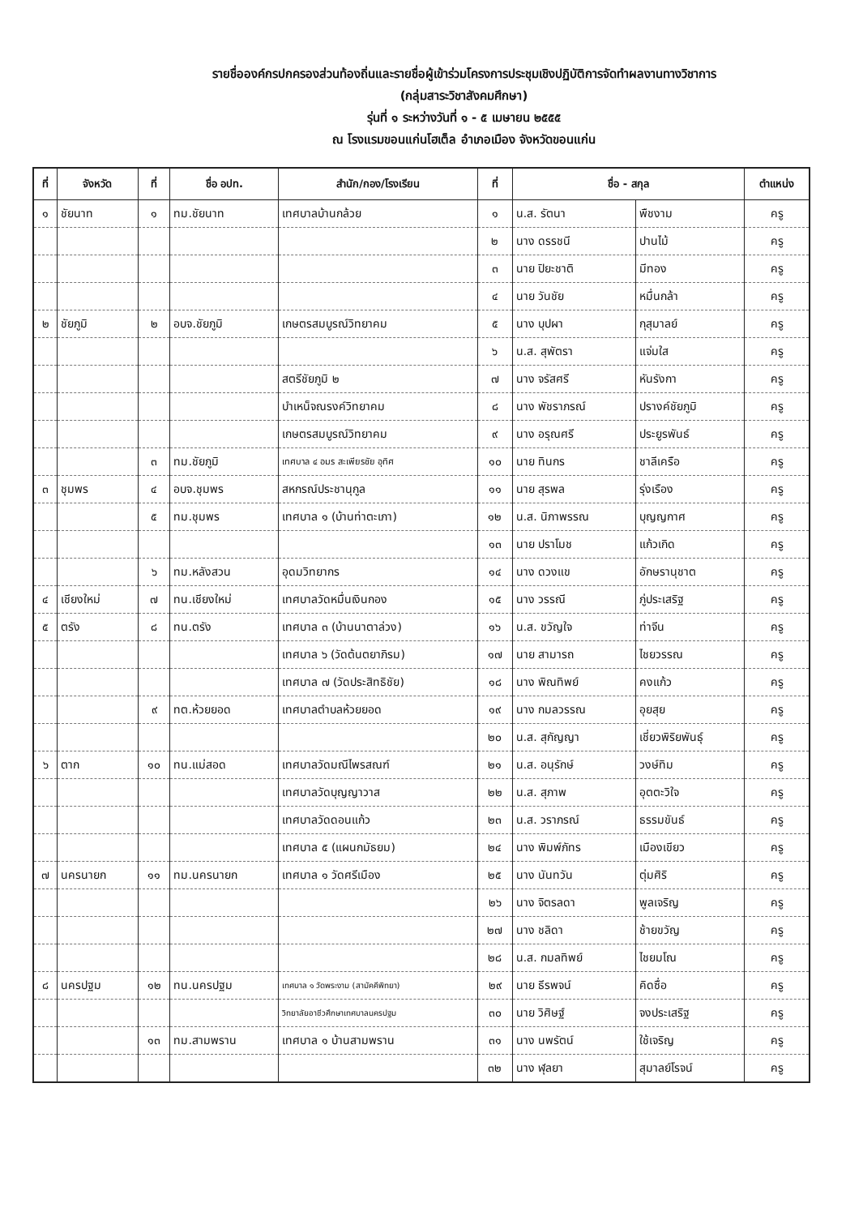รายชื่อองค์กรปกครองส่วนท้องถิ่นและรายชื่อผู้เข้าร่วมโครงการประชุมเชิงปฏิบัติการจัดทำผลงานทางวิชาการ
(กลุ่มสาระวิชาสังคมศึกษา)
รุ่นที่ ๑ ระหว่างวันที่ ๑ - ๕ เมษายน ๒๕๕๕
ณ โรงแรมขอนแก่นโฮเต็ล อำเภอเมือง จังหวัดขอนแก่น
| ที่ | จังหวัด | ที่ | ชื่อ อปท. | สำนัก/กอง/โรงเรียน | ที่ | ชื่อ - สกุล | | ตำแหน่ง |
| --- | --- | --- | --- | --- | --- | --- | --- | --- |
| ๑ | ชัยนาท | ๑ | ทม.ชัยนาท | เทศบาลบ้านกล้วย | ๑ | น.ส. รัตนา | พืชงาม | ครู |
| | | | | | ๒ | นาง ดรรชนี | ปานไม้ | ครู |
| | | | | | ๓ | นาย ปิยะชาติ | มีทอง | ครู |
| | | | | | ๔ | นาย วันชัย | หมื่นกล้า | ครู |
| ๒ | ชัยภูมิ | ๒ | อบจ.ชัยภูมิ | เกษตรสมบูรณ์วิทยาคม | ๕ | นาง บุปผา | กุสุมาลย์ | ครู |
| | | | | | ๖ | น.ส. สุพัตรา | แจ่มใส | ครู |
| | | | | สตรีชัยภูมิ ๒ | ๗ | นาง จรัสศรี | หันรังกา | ครู |
| | | | | บำเหน็จณรงค์วิทยาคม | ๘ | นาง พัชราภรณ์ | ปรางค์ชัยภูมิ | ครู |
| | | | | เกษตรสมบูรณ์วิทยาคม | ๙ | นาง อรุณศรี | ประยูรพันธ์ | ครู |
| | | ๓ | ทม.ชัยภูมิ | เทศบาล ๔ อมร สะเพียรชัย อุทิศ | ๑๐ | นาย ทินกร | ชาลีเครือ | ครู |
| ๓ | ชุมพร | ๔ | อบจ.ชุมพร | สหกรณ์ประชานุกูล | ๑๑ | นาย สุรพล | รุ่งเรือง | ครู |
| | | ๕ | ทม.ชุมพร | เทศบาล ๑ (บ้านท่าตะเภา) | ๑๒ | น.ส. นิภาพรรณ | บุญญกาศ | ครู |
| | | | | | ๑๓ | นาย ปราโมช | แก้วเกิด | ครู |
| | | ๖ | ทม.หลังสวน | อุดมวิทยากร | ๑๔ | นาง ดวงแข | อักษรานุชาต | ครู |
| ๔ | เชียงใหม่ | ๗ | ทน.เชียงใหม่ | เทศบาลวัดหมื่นเงินกอง | ๑๕ | นาง วรรณี | ภู่ประเสริฐ | ครู |
| ๕ | ตรัง | ๘ | ทน.ตรัง | เทศบาล ๓ (บ้านนาตาล่วง) | ๑๖ | น.ส. ขวัญใจ | ท่าจีน | ครู |
| | | | | เทศบาล ๖ (วัดต้นตยาภิรม) | ๑๗ | นาย สามารถ | ไชยวรรณ | ครู |
| | | | | เทศบาล ๗ (วัดประสิทธิชัย) | ๑๘ | นาง พิณทิพย์ | คงแก้ว | ครู |
| | | ๙ | ทต.ห้วยยอด | เทศบาลตำบลห้วยยอด | ๑๙ | นาง กมลวรรณ | อุยสุย | ครู |
| | | | | | ๒๐ | น.ส. สุกัญญา | เชี่ยวพิริยพันธุ์ | ครู |
| ๖ | ตาก | ๑๐ | ทน.แม่สอด | เทศบาลวัดมณีไพรสณฑ์ | ๒๑ | น.ส. อนุรักษ์ | วงษ์ทิม | ครู |
| | | | | เทศบาลวัดบุญญาวาส | ๒๒ | น.ส. สุภาพ | อุตตะวิใจ | ครู |
| | | | | เทศบาลวัดดอนแก้ว | ๒๓ | น.ส. วราภรณ์ | ธรรมขันธ์ | ครู |
| | | | | เทศบาล ๕ (แผนกมัธยม) | ๒๔ | นาง พิมพ์ภัทร | เมืองเขียว | ครู |
| ๗ | นครนายก | ๑๑ | ทม.นครนายก | เทศบาล ๑ วัดศรีเมือง | ๒๕ | นาง นันทวัน | ตุ่มศิริ | ครู |
| | | | | | ๒๖ | นาง จิตรลดา | พูลเจริญ | ครู |
| | | | | | ๒๗ | นาง ชลิดา | ช้ายขวัญ | ครู |
| | | | | | ๒๘ | น.ส. กมลทิพย์ | ไชยมโณ | ครู |
| ๘ | นครปฐม | ๑๒ | ทน.นครปฐม | เทศบาล ๑ วัดพระงาม (สามัคคีพิทยา) | ๒๙ | นาย ธีรพจน์ | คิดซื่อ | ครู |
| | | | | วิทยาลัยอาชีวศึกษาเทศบาลนครปฐม | ๓๐ | นาย วิศิษฐ์ | จงประเสริฐ | ครู |
| | | ๑๓ | ทม.สามพราน | เทศบาล ๑ บ้านสามพราน | ๓๑ | นาง นพรัตน์ | ใช้เจริญ | ครู |
| | | | | | ๓๒ | นาง ฬุลยา | สุมาลย์โรจน์ | ครู |